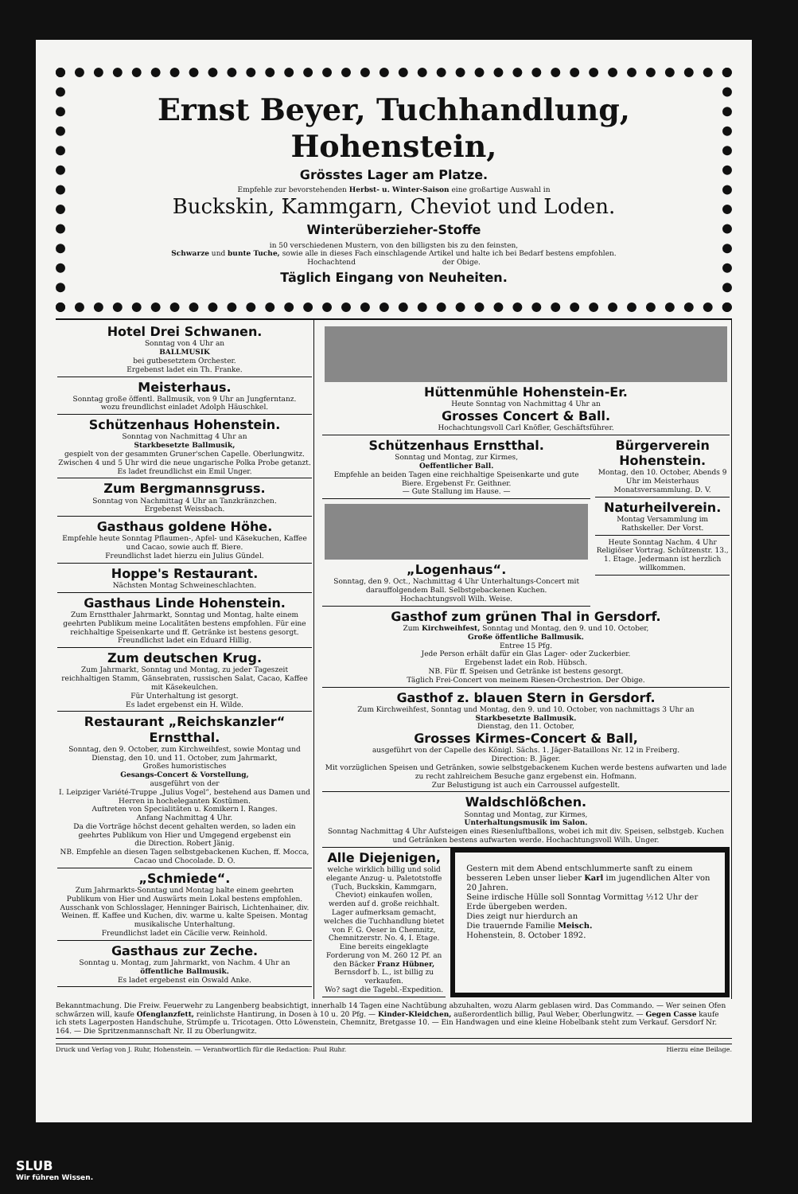Ernst Beyer, Tuchhandlung, Hohenstein,
Grösstes Lager am Platze.
Empfehle zur bevorstehenden Herbst- u. Winter-Saison eine großartige Auswahl in
Buckskin, Kammgarn, Cheviot und Loden.
Winterüberzieher-Stoffe
in 50 verschiedenen Mustern, von den billigsten bis zu den feinsten,
Schwarze und bunte Tuche, sowie alle in dieses Fach einschlagende Artikel und halte ich bei Bedarf bestens empfohlen.
Hochachtend der Obige.
Täglich Eingang von Neuheiten.
Hotel Drei Schwanen.
Sonntag von 4 Uhr an
BALLMUSIK
bei gutbesetztem Orchester.
Ergebenst ladet ein Th. Franke.
Meisterhaus.
Sonntag große öffentl. Ballmusik, von 9 Uhr an Jungferntanz.
wozu freundlichst einladet Adolph Häuschkel.
Schützenhaus Hohenstein.
Sonntag von Nachmittag 4 Uhr an
Starkbesetzte Ballmusik,
gespielt von der gesammten Gruner'schen Capelle. Oberlungwitz. Zwischen 4 und 5 Uhr wird die neue ungarische Polka Probe getanzt.
Es ladet freundlichst ein Emil Unger.
Zum Bergmannsgruss.
Sonntag von Nachmittag 4 Uhr an Tanzkränzchen.
Ergebenst Weissbach.
Gasthaus goldene Höhe.
Empfehle heute Sonntag Pflaumen-, Apfel- und Käsekuchen, Kaffee und Cacao, sowie auch ff. Biere.
Freundlichst ladet hierzu ein Julius Gündel.
Hoppe's Restaurant.
Nächsten Montag Schweineschlachten.
Gasthaus Linde Hohenstein.
Zum Ernstthaler Jahrmarkt, Sonntag und Montag, halte einem geehrten Publikum meine Localitäten bestens empfohlen. Für eine reichhaltige Speisenkarte und ff. Getränke ist bestens gesorgt. Freundlichst ladet ein Eduard Hillig.
Zum deutschen Krug.
Zum Jahrmarkt, Sonntag und Montag, zu jeder Tageszeit reichhaltigen Stamm, Gänsebraten, russischen Salat, Cacao, Kaffee mit Käsekeulchen.
Für Unterhaltung ist gesorgt.
Es ladet ergebenst ein H. Wilde.
Restaurant „Reichskanzler“ Ernstthal.
Sonntag, den 9. October, zum Kirchweihfest, sowie Montag und Dienstag, den 10. und 11. October, zum Jahrmarkt,
Großes humoristisches
Gesangs-Concert & Vorstellung,
ausgeführt von der
I. Leipziger Variété-Truppe „Julius Vogel“, bestehend aus Damen und Herren in hocheleganten Kostümen.
Auftreten von Specialitäten u. Komikern I. Ranges.
Anfang Nachmittag 4 Uhr.
Da die Vorträge höchst decent gehalten werden, so laden ein geehrtes Publikum von Hier und Umgegend ergebenst ein
die Direction. Robert Jänig.
NB. Empfehle an diesen Tagen selbstgebackenen Kuchen, ff. Mocca, Cacao und Chocolade. D. O.
„Schmiede“.
Zum Jahrmarkts-Sonntag und Montag halte einem geehrten Publikum von Hier und Auswärts mein Lokal bestens empfohlen. Ausschank von Schlosslager, Henninger Bairisch, Lichtenhainer, div. Weinen. ff. Kaffee und Kuchen, div. warme u. kalte Speisen. Montag musikalische Unterhaltung.
Freundlichst ladet ein Cäcilie verw. Reinhold.
Gasthaus zur Zeche.
Sonntag u. Montag, zum Jahrmarkt, von Nachm. 4 Uhr an
öffentliche Ballmusik.
Es ladet ergebenst ein Oswald Anke.
Hüttenmühle Hohenstein-Er.
Heute Sonntag von Nachmittag 4 Uhr an
Grosses Concert & Ball.
Hochachtungsvoll Carl Knöfler, Geschäftsführer.
Schützenhaus Ernstthal.
Sonntag und Montag, zur Kirmes,
Oeffentlicher Ball.
Empfehle an beiden Tagen eine reichhaltige Speisenkarte und gute Biere. Ergebenst Fr. Geithner.
— Gute Stallung im Hause. —
„Logenhaus“.
Sonntag, den 9. Oct., Nachmittag 4 Uhr Unterhaltungs-Concert mit darauffolgendem Ball. Selbstgebackenen Kuchen.
Hochachtungsvoll Wilh. Weise.
Bürgerverein Hohenstein.
Montag, den 10. October, Abends 9 Uhr im Meisterhaus Monatsversammlung. D. V.
Naturheilverein.
Montag Versammlung im Rathskeller. Der Vorst.
Heute Sonntag Nachm. 4 Uhr Religiöser Vortrag. Schützenstr. 13., 1. Etage. Jedermann ist herzlich willkommen.
Gasthof zum grünen Thal in Gersdorf.
Zum Kirchweihfest, Sonntag und Montag, den 9. und 10. October,
Große öffentliche Ballmusik.
Entree 15 Pfg.
Jede Person erhält dafür ein Glas Lager- oder Zuckerbier.
Ergebenst ladet ein Rob. Hübsch.
NB. Für ff. Speisen und Getränke ist bestens gesorgt.
Täglich Frei-Concert von meinem Riesen-Orchestrion. Der Obige.
Gasthof z. blauen Stern in Gersdorf.
Zum Kirchweihfest, Sonntag und Montag, den 9. und 10. October, von nachmittags 3 Uhr an
Starkbesetzte Ballmusik.
Dienstag, den 11. October,
Grosses Kirmes-Concert & Ball,
ausgeführt von der Capelle des Königl. Sächs. 1. Jäger-Bataillons Nr. 12 in Freiberg.
Direction: B. Jäger.
Mit vorzüglichen Speisen und Getränken, sowie selbstgebackenem Kuchen werde bestens aufwarten und lade zu recht zahlreichem Besuche ganz ergebenst ein. Hofmann.
Zur Belustigung ist auch ein Carroussel aufgestellt.
Waldschlößchen.
Sonntag und Montag, zur Kirmes,
Unterhaltungsmusik im Salon.
Sonntag Nachmittag 4 Uhr Aufsteigen eines Riesenluftballons, wobei ich mit div. Speisen, selbstgeb. Kuchen und Getränken bestens aufwarten werde. Hochachtungsvoll Wilh. Unger.
Alle Diejenigen,
welche wirklich billig und solid elegante Anzug- u. Paletotstoffe (Tuch, Buckskin, Kammgarn, Cheviot) einkaufen wollen, werden auf d. große reichhalt. Lager aufmerksam gemacht, welches die Tuchhandlung bietet von F. G. Oeser in Chemnitz, Chemnitzerstr. No. 4, I. Etage.
Eine bereits eingeklagte Forderung von M. 260 12 Pf. an den Bäcker Franz Hübner, Bernsdorf b. L., ist billig zu verkaufen.
Wo? sagt die Tagebl.-Expedition.
Gestern mit dem Abend entschlummerte sanft zu einem besseren Leben unser lieber Karl im jugendlichen Alter von 20 Jahren.
Seine irdische Hülle soll Sonntag Vormittag ½12 Uhr der Erde übergeben werden.
Dies zeigt nur hierdurch an
Die trauernde Familie Meisch.
Hohenstein, 8. October 1892.
Bekanntmachung. Die Freiw. Feuerwehr zu Langenberg beabsichtigt, innerhalb 14 Tagen eine Nachtübung abzuhalten, wozu Alarm geblasen wird. Das Commando. — Wer seinen Ofen schwärzen will, kaufe Ofenglanzfett, reinlichste Hantirung, in Dosen à 10 u. 20 Pfg. — Kinder-Kleidchen, außerordentlich billig, Paul Weber, Oberlungwitz. — Gegen Casse kaufe ich stets Lagerposten Handschuhe, Strümpfe u. Tricotagen. Otto Löwenstein, Chemnitz, Bretgasse 10. — Ein Handwagen und eine kleine Hobelbank steht zum Verkauf. Gersdorf Nr. 164. — Die Spritzenmannschaft Nr. II zu Oberlungwitz.
Druck und Verlag von J. Ruhr, Hohenstein. — Verantwortlich für die Redaction: Paul Ruhr. Hierzu eine Beilage.
SLUB
Wir führen Wissen.